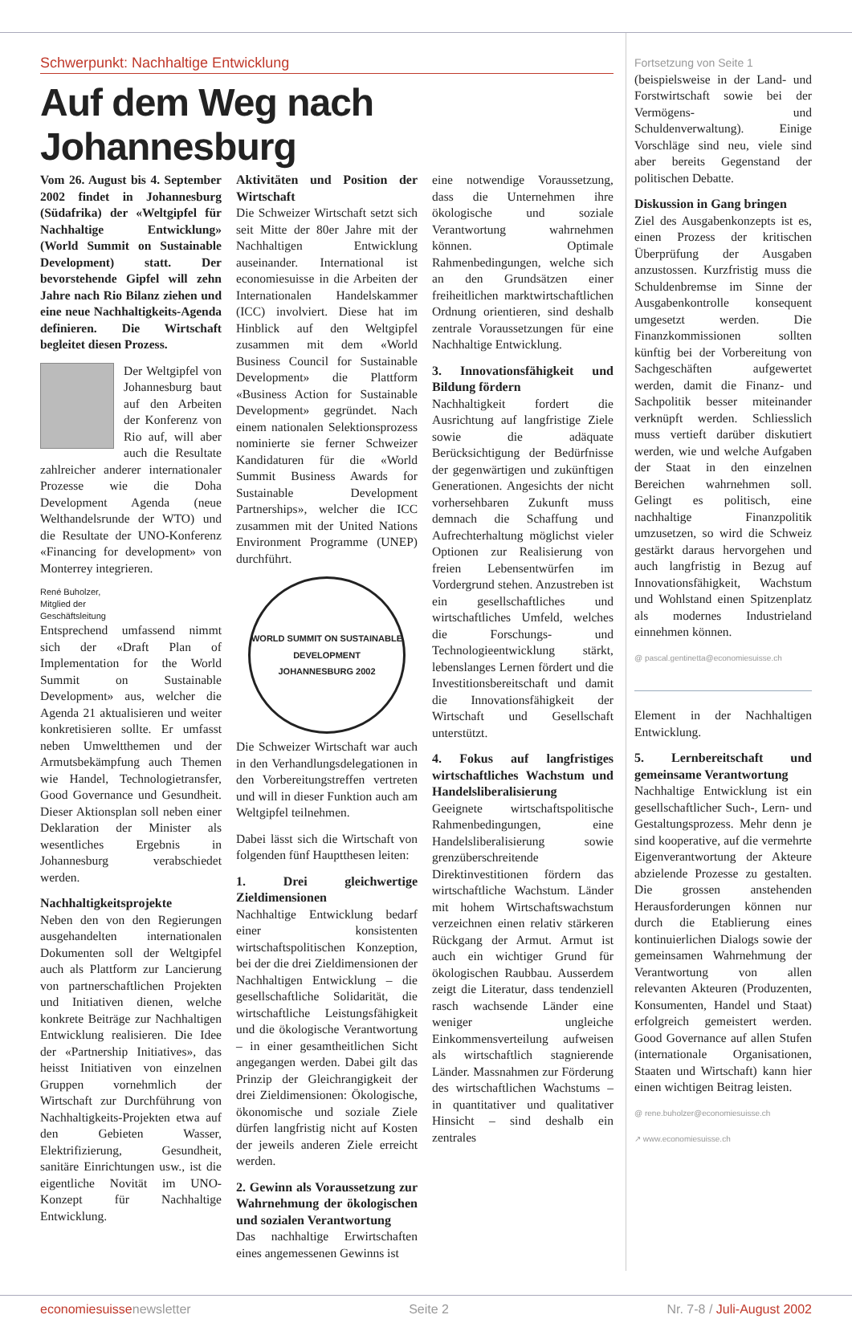Schwerpunkt: Nachhaltige Entwicklung
Auf dem Weg nach Johannesburg
Vom 26. August bis 4. September 2002 findet in Johannesburg (Südafrika) der «Weltgipfel für Nachhaltige Entwicklung» (World Summit on Sustainable Development) statt. Der bevorstehende Gipfel will zehn Jahre nach Rio Bilanz ziehen und eine neue Nachhaltigkeits-Agenda definieren. Die Wirtschaft begleitet diesen Prozess.
Der Weltgipfel von Johannesburg baut auf den Arbeiten der Konferenz von Rio auf, will aber auch die Resultate zahlreicher anderer internationaler Prozesse wie die Doha Development Agenda (neue Welthandelsrunde der WTO) und die Resultate der UNO-Konferenz «Financing for development» von Monterrey integrieren.
René Buholzer, Mitglied der Geschäftsleitung
Entsprechend umfassend nimmt sich der «Draft Plan of Implementation for the World Summit on Sustainable Development» aus, welcher die Agenda 21 aktualisieren und weiter konkretisieren sollte. Er umfasst neben Umweltthemen und der Armutsbekämpfung auch Themen wie Handel, Technologietransfer, Good Governance und Gesundheit. Dieser Aktionsplan soll neben einer Deklaration der Minister als wesentliches Ergebnis in Johannesburg verabschiedet werden.
Nachhaltigkeitsprojekte
Neben den von den Regierungen ausgehandelten internationalen Dokumenten soll der Weltgipfel auch als Plattform zur Lancierung von partnerschaftlichen Projekten und Initiativen dienen, welche konkrete Beiträge zur Nachhaltigen Entwicklung realisieren. Die Idee der «Partnership Initiatives», das heisst Initiativen von einzelnen Gruppen vornehmlich der Wirtschaft zur Durchführung von Nachhaltigkeits-Projekten etwa auf den Gebieten Wasser, Elektrifizierung, Gesundheit, sanitäre Einrichtungen usw., ist die eigentliche Novität im UNO-Konzept für Nachhaltige Entwicklung.
Aktivitäten und Position der Wirtschaft
Die Schweizer Wirtschaft setzt sich seit Mitte der 80er Jahre mit der Nachhaltigen Entwicklung auseinander. International ist economiesuisse in die Arbeiten der Internationalen Handelskammer (ICC) involviert. Diese hat im Hinblick auf den Weltgipfel zusammen mit dem «World Business Council for Sustainable Development» die Plattform «Business Action for Sustainable Development» gegründet. Nach einem nationalen Selektionsprozess nominierte sie ferner Schweizer Kandidaturen für die «World Summit Business Awards for Sustainable Development Partnerships», welcher die ICC zusammen mit der United Nations Environment Programme (UNEP) durchführt.
WORLD SUMMIT ON SUSTAINABLE DEVELOPMENT
JOHANNESBURG 2002
Die Schweizer Wirtschaft war auch in den Verhandlungsdelegationen in den Vorbereitungstreffen vertreten und will in dieser Funktion auch am Weltgipfel teilnehmen.
Dabei lässt sich die Wirtschaft von folgenden fünf Hauptthesen leiten:
1. Drei gleichwertige Zieldimensionen
Nachhaltige Entwicklung bedarf einer konsistenten wirtschaftspolitischen Konzeption, bei der die drei Zieldimensionen der Nachhaltigen Entwicklung – die gesellschaftliche Solidarität, die wirtschaftliche Leistungsfähigkeit und die ökologische Verantwortung – in einer gesamtheitlichen Sicht angegangen werden. Dabei gilt das Prinzip der Gleichrangigkeit der drei Zieldimensionen: Ökologische, ökonomische und soziale Ziele dürfen langfristig nicht auf Kosten der jeweils anderen Ziele erreicht werden.
2. Gewinn als Voraussetzung zur Wahrnehmung der ökologischen und sozialen Verantwortung
Das nachhaltige Erwirtschaften eines angemessenen Gewinns ist
eine notwendige Voraussetzung, dass die Unternehmen ihre ökologische und soziale Verantwortung wahrnehmen können. Optimale Rahmenbedingungen, welche sich an den Grundsätzen einer freiheitlichen marktwirtschaftlichen Ordnung orientieren, sind deshalb zentrale Voraussetzungen für eine Nachhaltige Entwicklung.
3. Innovationsfähigkeit und Bildung fördern
Nachhaltigkeit fordert die Ausrichtung auf langfristige Ziele sowie die adäquate Berücksichtigung der Bedürfnisse der gegenwärtigen und zukünftigen Generationen. Angesichts der nicht vorhersehbaren Zukunft muss demnach die Schaffung und Aufrechterhaltung möglichst vieler Optionen zur Realisierung von freien Lebensentwürfen im Vordergrund stehen. Anzustreben ist ein gesellschaftliches und wirtschaftliches Umfeld, welches die Forschungs- und Technologieentwicklung stärkt, lebenslanges Lernen fördert und die Investitionsbereitschaft und damit die Innovationsfähigkeit der Wirtschaft und Gesellschaft unterstützt.
4. Fokus auf langfristiges wirtschaftliches Wachstum und Handelsliberalisierung
Geeignete wirtschaftspolitische Rahmenbedingungen, eine Handelsliberalisierung sowie grenzüberschreitende Direktinvestitionen fördern das wirtschaftliche Wachstum. Länder mit hohem Wirtschaftswachstum verzeichnen einen relativ stärkeren Rückgang der Armut. Armut ist auch ein wichtiger Grund für ökologischen Raubbau. Ausserdem zeigt die Literatur, dass tendenziell rasch wachsende Länder eine weniger ungleiche Einkommensverteilung aufweisen als wirtschaftlich stagnierende Länder. Massnahmen zur Förderung des wirtschaftlichen Wachstums – in quantitativer und qualitativer Hinsicht – sind deshalb ein zentrales
Fortsetzung von Seite 1
(beispielsweise in der Land- und Forstwirtschaft sowie bei der Vermögens- und Schuldenverwaltung). Einige Vorschläge sind neu, viele sind aber bereits Gegenstand der politischen Debatte.
Diskussion in Gang bringen
Ziel des Ausgabenkonzepts ist es, einen Prozess der kritischen Überprüfung der Ausgaben anzustossen. Kurzfristig muss die Schuldenbremse im Sinne der Ausgabenkontrolle konsequent umgesetzt werden. Die Finanzkommissionen sollten künftig bei der Vorbereitung von Sachgeschäften aufgewertet werden, damit die Finanz- und Sachpolitik besser miteinander verknüpft werden. Schliesslich muss vertieft darüber diskutiert werden, wie und welche Aufgaben der Staat in den einzelnen Bereichen wahrnehmen soll. Gelingt es politisch, eine nachhaltige Finanzpolitik umzusetzen, so wird die Schweiz gestärkt daraus hervorgehen und auch langfristig in Bezug auf Innovationsfähigkeit, Wachstum und Wohlstand einen Spitzenplatz als modernes Industrieland einnehmen können.
@ pascal.gentinetta@economiesuisse.ch
Element in der Nachhaltigen Entwicklung.
5. Lernbereitschaft und gemeinsame Verantwortung
Nachhaltige Entwicklung ist ein gesellschaftlicher Such-, Lern- und Gestaltungsprozess. Mehr denn je sind kooperative, auf die vermehrte Eigenverantwortung der Akteure abzielende Prozesse zu gestalten. Die grossen anstehenden Herausforderungen können nur durch die Etablierung eines kontinuierlichen Dialogs sowie der gemeinsamen Wahrnehmung der Verantwortung von allen relevanten Akteuren (Produzenten, Konsumenten, Handel und Staat) erfolgreich gemeistert werden. Good Governance auf allen Stufen (internationale Organisationen, Staaten und Wirtschaft) kann hier einen wichtigen Beitrag leisten.
@ rene.buholzer@economiesuisse.ch
↗ www.economiesuisse.ch
economiesuissenewsletter Seite 2 Nr. 7-8 / Juli-August 2002